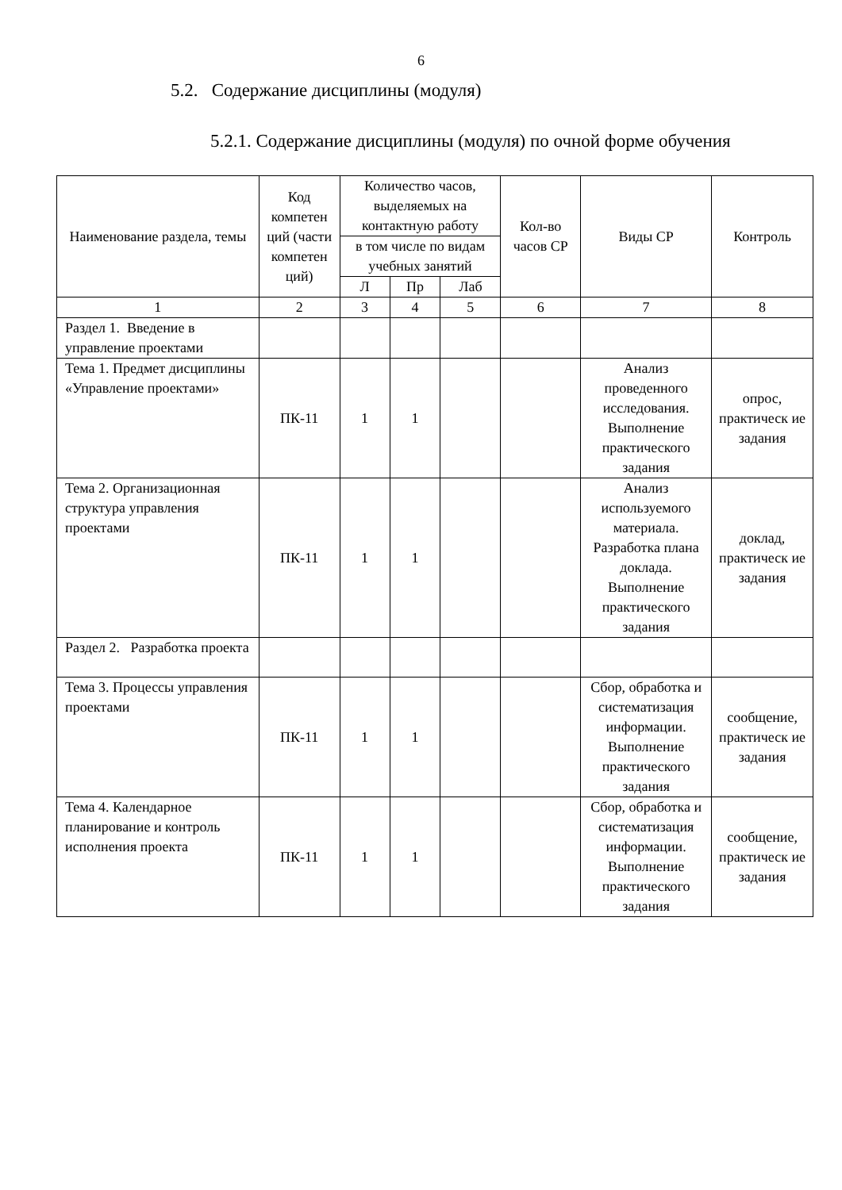6
5.2. Содержание дисциплины (модуля)
5.2.1. Содержание дисциплины (модуля) по очной форме обучения
| Наименование раздела, темы | Код компетен ций (части компетен ций) | Количество часов, выделяемых на контактную работу | | | Кол-во часов СР | Виды СР | Контроль |
| --- | --- | --- | --- | --- | --- | --- | --- |
| | | в том числе по видам учебных занятий | | | | | |
| | | Л | Пр | Лаб | | | |
| 1 | 2 | 3 | 4 | 5 | 6 | 7 | 8 |
| Раздел 1. Введение в управление проектами | | | | | | | |
| Тема 1. Предмет дисциплины «Управление проектами» | ПК-11 | 1 | 1 | | | Анализ проведенного исследования. Выполнение практического задания | опрос, практическ ие задания |
| Тема 2. Организационная структура управления проектами | ПК-11 | 1 | 1 | | | Анализ используемого материала. Разработка плана доклада. Выполнение практического задания | доклад, практическ ие задания |
| Раздел 2. Разработка проекта | | | | | | | |
| Тема 3. Процессы управления проектами | ПК-11 | 1 | 1 | | | Сбор, обработка и систематизация информации. Выполнение практического задания | сообщение, практическ ие задания |
| Тема 4. Календарное планирование и контроль исполнения проекта | ПК-11 | 1 | 1 | | | Сбор, обработка и систематизация информации. Выполнение практического задания | сообщение, практическ ие задания |